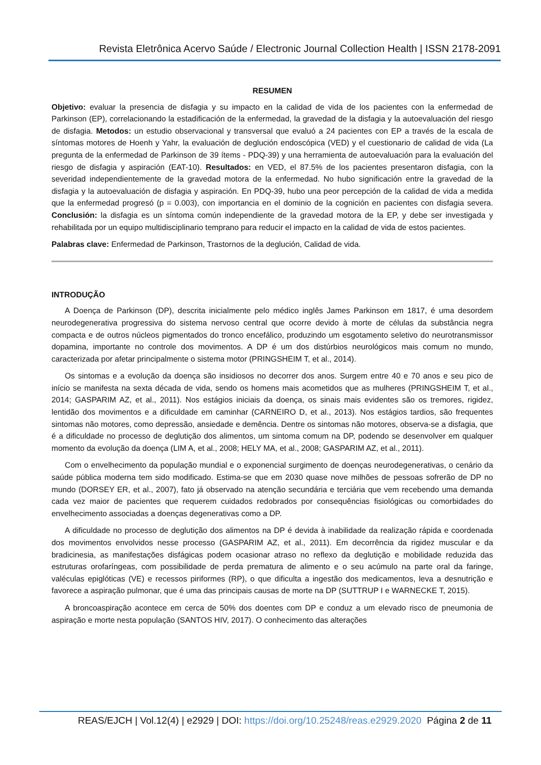Revista Eletrônica Acervo Saúde / Electronic Journal Collection Health | ISSN 2178-2091
RESUMEN
Objetivo: evaluar la presencia de disfagia y su impacto en la calidad de vida de los pacientes con la enfermedad de Parkinson (EP), correlacionando la estadificación de la enfermedad, la gravedad de la disfagia y la autoevaluación del riesgo de disfagia. Metodos: un estudio observacional y transversal que evaluó a 24 pacientes con EP a través de la escala de síntomas motores de Hoenh y Yahr, la evaluación de deglución endoscópica (VED) y el cuestionario de calidad de vida (La pregunta de la enfermedad de Parkinson de 39 ítems - PDQ-39) y una herramienta de autoevaluación para la evaluación del riesgo de disfagia y aspiración (EAT-10). Resultados: en VED, el 87.5% de los pacientes presentaron disfagia, con la severidad independientemente de la gravedad motora de la enfermedad. No hubo significación entre la gravedad de la disfagia y la autoevaluación de disfagia y aspiración. En PDQ-39, hubo una peor percepción de la calidad de vida a medida que la enfermedad progresó (p = 0.003), con importancia en el dominio de la cognición en pacientes con disfagia severa. Conclusión: la disfagia es un síntoma común independiente de la gravedad motora de la EP, y debe ser investigada y rehabilitada por un equipo multidisciplinario temprano para reducir el impacto en la calidad de vida de estos pacientes.
Palabras clave: Enfermedad de Parkinson, Trastornos de la deglución, Calidad de vida.
INTRODUÇÃO
A Doença de Parkinson (DP), descrita inicialmente pelo médico inglês James Parkinson em 1817, é uma desordem neurodegenerativa progressiva do sistema nervoso central que ocorre devido à morte de células da substância negra compacta e de outros núcleos pigmentados do tronco encefálico, produzindo um esgotamento seletivo do neurotransmissor dopamina, importante no controle dos movimentos. A DP é um dos distúrbios neurológicos mais comum no mundo, caracterizada por afetar principalmente o sistema motor (PRINGSHEIM T, et al., 2014).
Os sintomas e a evolução da doença são insidiosos no decorrer dos anos. Surgem entre 40 e 70 anos e seu pico de início se manifesta na sexta década de vida, sendo os homens mais acometidos que as mulheres (PRINGSHEIM T, et al., 2014; GASPARIM AZ, et al., 2011). Nos estágios iniciais da doença, os sinais mais evidentes são os tremores, rigidez, lentidão dos movimentos e a dificuldade em caminhar (CARNEIRO D, et al., 2013). Nos estágios tardios, são frequentes sintomas não motores, como depressão, ansiedade e demência. Dentre os sintomas não motores, observa-se a disfagia, que é a dificuldade no processo de deglutição dos alimentos, um sintoma comum na DP, podendo se desenvolver em qualquer momento da evolução da doença (LIM A, et al., 2008; HELY MA, et al., 2008; GASPARIM AZ, et al., 2011).
Com o envelhecimento da população mundial e o exponencial surgimento de doenças neurodegenerativas, o cenário da saúde pública moderna tem sido modificado. Estima-se que em 2030 quase nove milhões de pessoas sofrerão de DP no mundo (DORSEY ER, et al., 2007), fato já observado na atenção secundária e terciária que vem recebendo uma demanda cada vez maior de pacientes que requerem cuidados redobrados por consequências fisiológicas ou comorbidades do envelhecimento associadas a doenças degenerativas como a DP.
A dificuldade no processo de deglutição dos alimentos na DP é devida à inabilidade da realização rápida e coordenada dos movimentos envolvidos nesse processo (GASPARIM AZ, et al., 2011). Em decorrência da rigidez muscular e da bradicinesia, as manifestações disfágicas podem ocasionar atraso no reflexo da deglutição e mobilidade reduzida das estruturas orofaríngeas, com possibilidade de perda prematura de alimento e o seu acúmulo na parte oral da faringe, valéculas epiglóticas (VE) e recessos piriformes (RP), o que dificulta a ingestão dos medicamentos, leva a desnutrição e favorece a aspiração pulmonar, que é uma das principais causas de morte na DP (SUTTRUP I e WARNECKE T, 2015).
A broncoaspiração acontece em cerca de 50% dos doentes com DP e conduz a um elevado risco de pneumonia de aspiração e morte nesta população (SANTOS HIV, 2017). O conhecimento das alterações
REAS/EJCH | Vol.12(4) | e2929 | DOI: https://doi.org/10.25248/reas.e2929.2020 Página 2 de 11